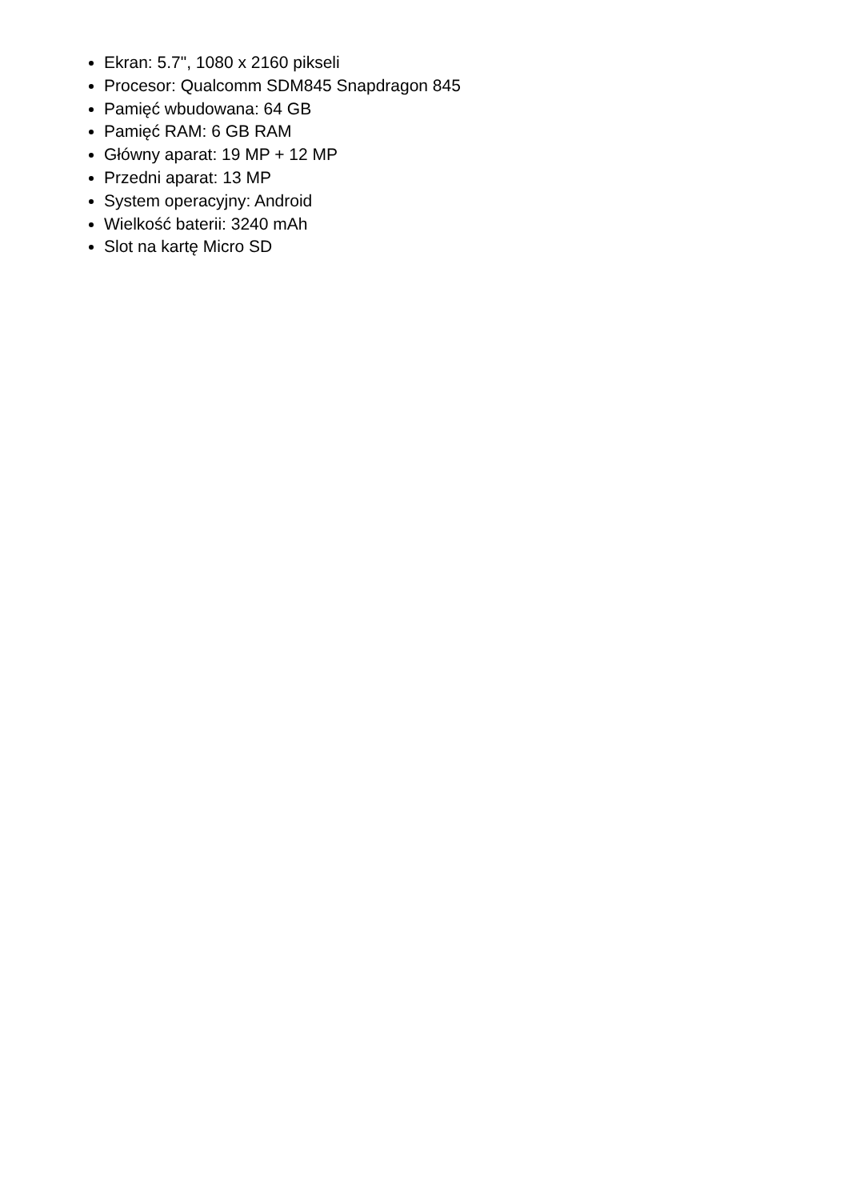Ekran: 5.7", 1080 x 2160 pikseli
Procesor: Qualcomm SDM845 Snapdragon 845
Pamięć wbudowana: 64 GB
Pamięć RAM: 6 GB RAM
Główny aparat: 19 MP + 12 MP
Przedni aparat: 13 MP
System operacyjny: Android
Wielkość baterii: 3240 mAh
Slot na kartę Micro SD